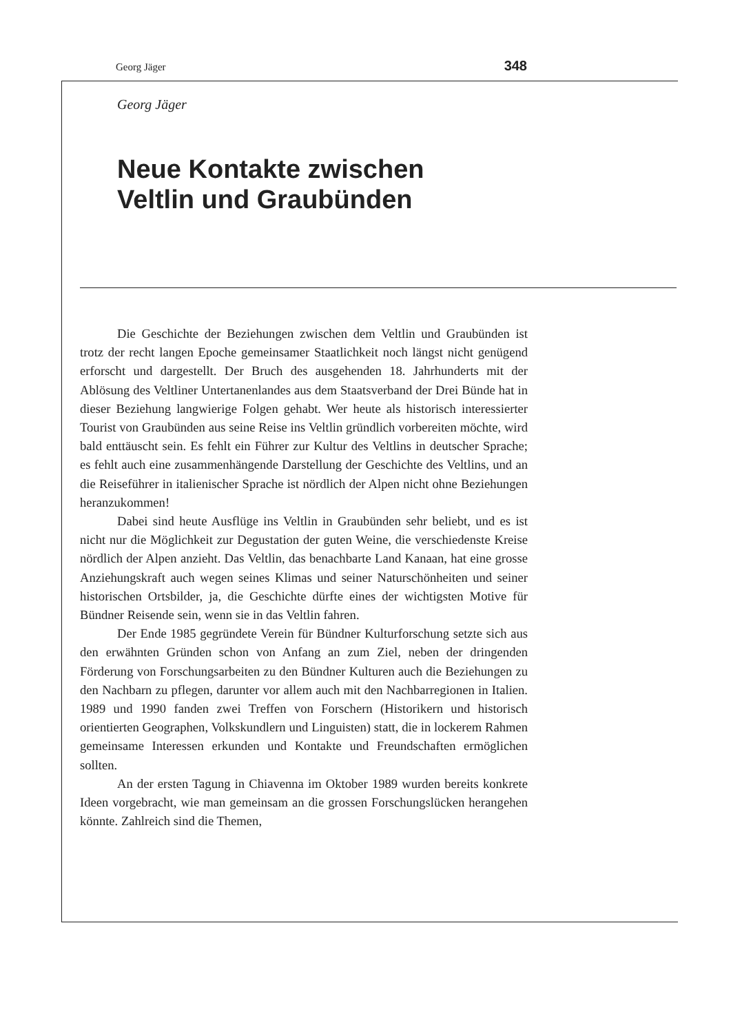Georg Jäger 348
Georg Jäger
Neue Kontakte zwischen
Veltlin und Graubünden
Die Geschichte der Beziehungen zwischen dem Veltlin und Graubünden ist trotz der recht langen Epoche gemeinsamer Staatlichkeit noch längst nicht genügend erforscht und dargestellt. Der Bruch des ausgehenden 18. Jahrhunderts mit der Ablösung des Veltliner Untertanenlandes aus dem Staatsverband der Drei Bünde hat in dieser Beziehung langwierige Folgen gehabt. Wer heute als historisch interessierter Tourist von Graubünden aus seine Reise ins Veltlin gründlich vorbereiten möchte, wird bald enttäuscht sein. Es fehlt ein Führer zur Kultur des Veltlins in deutscher Sprache; es fehlt auch eine zusammenhängende Darstellung der Geschichte des Veltlins, und an die Reiseführer in italienischer Sprache ist nördlich der Alpen nicht ohne Beziehungen heranzukommen!
Dabei sind heute Ausflüge ins Veltlin in Graubünden sehr beliebt, und es ist nicht nur die Möglichkeit zur Degustation der guten Weine, die verschiedenste Kreise nördlich der Alpen anzieht. Das Veltlin, das benachbarte Land Kanaan, hat eine grosse Anziehungskraft auch wegen seines Klimas und seiner Naturschönheiten und seiner historischen Ortsbilder, ja, die Geschichte dürfte eines der wichtigsten Motive für Bündner Reisende sein, wenn sie in das Veltlin fahren.
Der Ende 1985 gegründete Verein für Bündner Kulturforschung setzte sich aus den erwähnten Gründen schon von Anfang an zum Ziel, neben der dringenden Förderung von Forschungsarbeiten zu den Bündner Kulturen auch die Beziehungen zu den Nachbarn zu pflegen, darunter vor allem auch mit den Nachbarregionen in Italien. 1989 und 1990 fanden zwei Treffen von Forschern (Historikern und historisch orientierten Geographen, Volkskundlern und Linguisten) statt, die in lockerem Rahmen gemeinsame Interessen erkunden und Kontakte und Freundschaften ermöglichen sollten.
An der ersten Tagung in Chiavenna im Oktober 1989 wurden bereits konkrete Ideen vorgebracht, wie man gemeinsam an die grossen Forschungslücken herangehen könnte. Zahlreich sind die Themen,